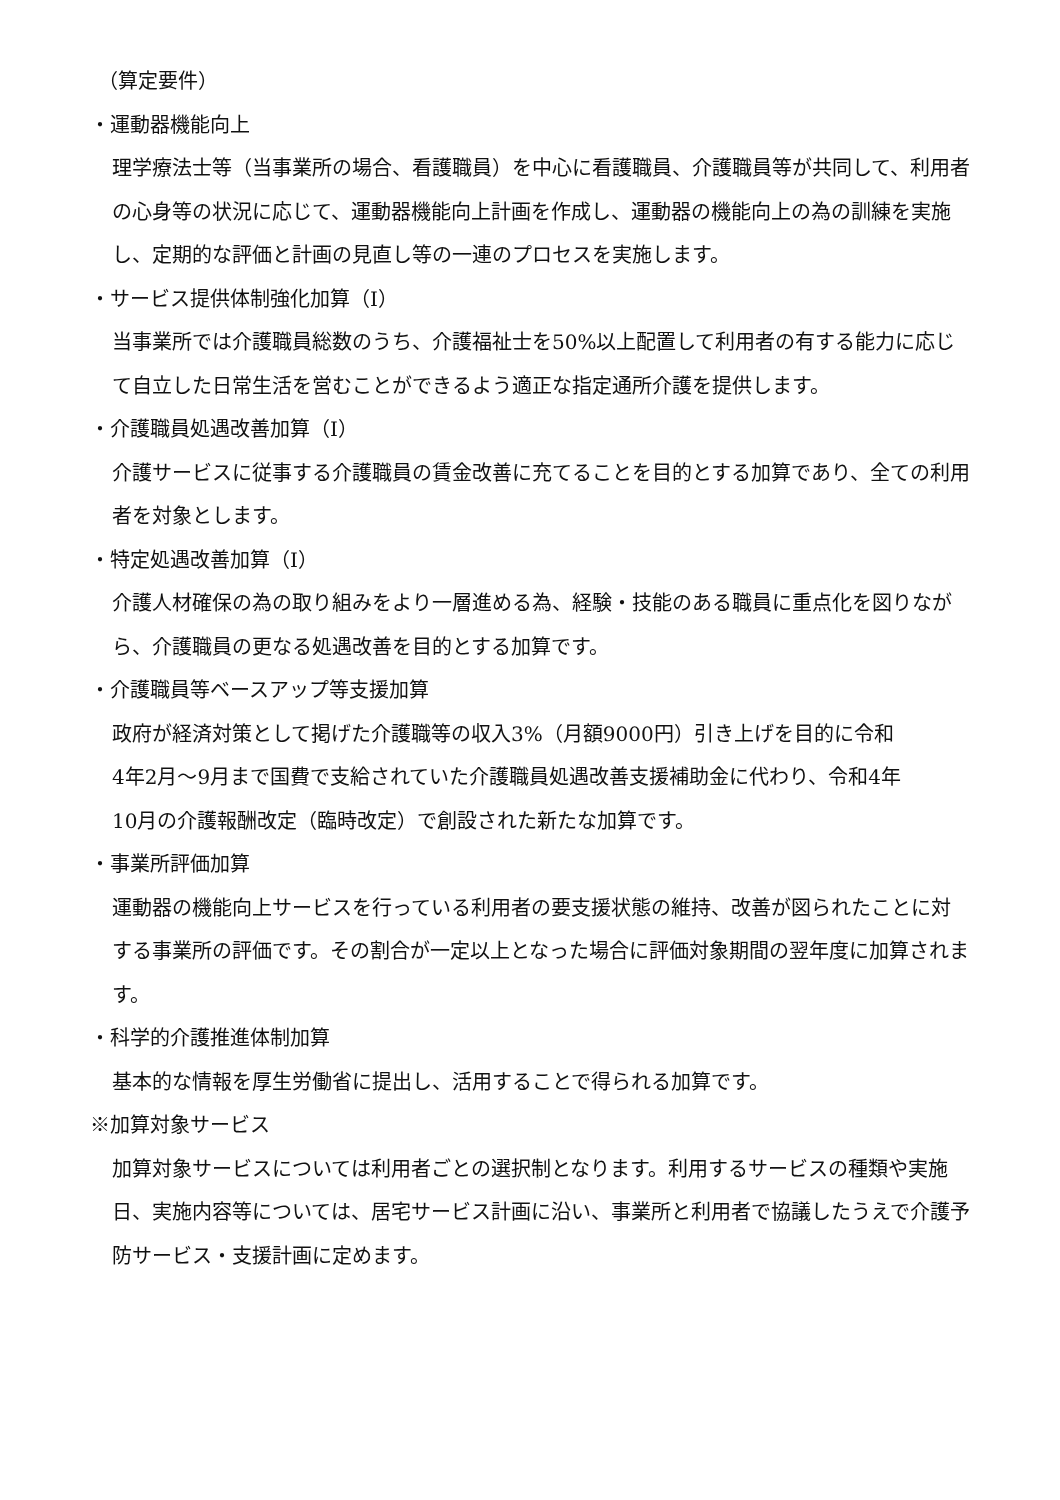（算定要件）
・運動器機能向上
理学療法士等（当事業所の場合、看護職員）を中心に看護職員、介護職員等が共同して、利用者の心身等の状況に応じて、運動器機能向上計画を作成し、運動器の機能向上の為の訓練を実施し、定期的な評価と計画の見直し等の一連のプロセスを実施します。
・サービス提供体制強化加算（Ⅰ）
当事業所では介護職員総数のうち、介護福祉士を50%以上配置して利用者の有する能力に応じて自立した日常生活を営むことができるよう適正な指定通所介護を提供します。
・介護職員処遇改善加算（Ⅰ）
介護サービスに従事する介護職員の賃金改善に充てることを目的とする加算であり、全ての利用者を対象とします。
・特定処遇改善加算（Ⅰ）
介護人材確保の為の取り組みをより一層進める為、経験・技能のある職員に重点化を図りながら、介護職員の更なる処遇改善を目的とする加算です。
・介護職員等ベースアップ等支援加算
政府が経済対策として掲げた介護職等の収入3%（月額9000円）引き上げを目的に令和
4年2月～9月まで国費で支給されていた介護職員処遇改善支援補助金に代わり、令和4年
10月の介護報酬改定（臨時改定）で創設された新たな加算です。
・事業所評価加算
運動器の機能向上サービスを行っている利用者の要支援状態の維持、改善が図られたことに対する事業所の評価です。その割合が一定以上となった場合に評価対象期間の翌年度に加算されます。
・科学的介護推進体制加算
基本的な情報を厚生労働省に提出し、活用することで得られる加算です。
※加算対象サービス
加算対象サービスについては利用者ごとの選択制となります。利用するサービスの種類や実施日、実施内容等については、居宅サービス計画に沿い、事業所と利用者で協議したうえで介護予防サービス・支援計画に定めます。